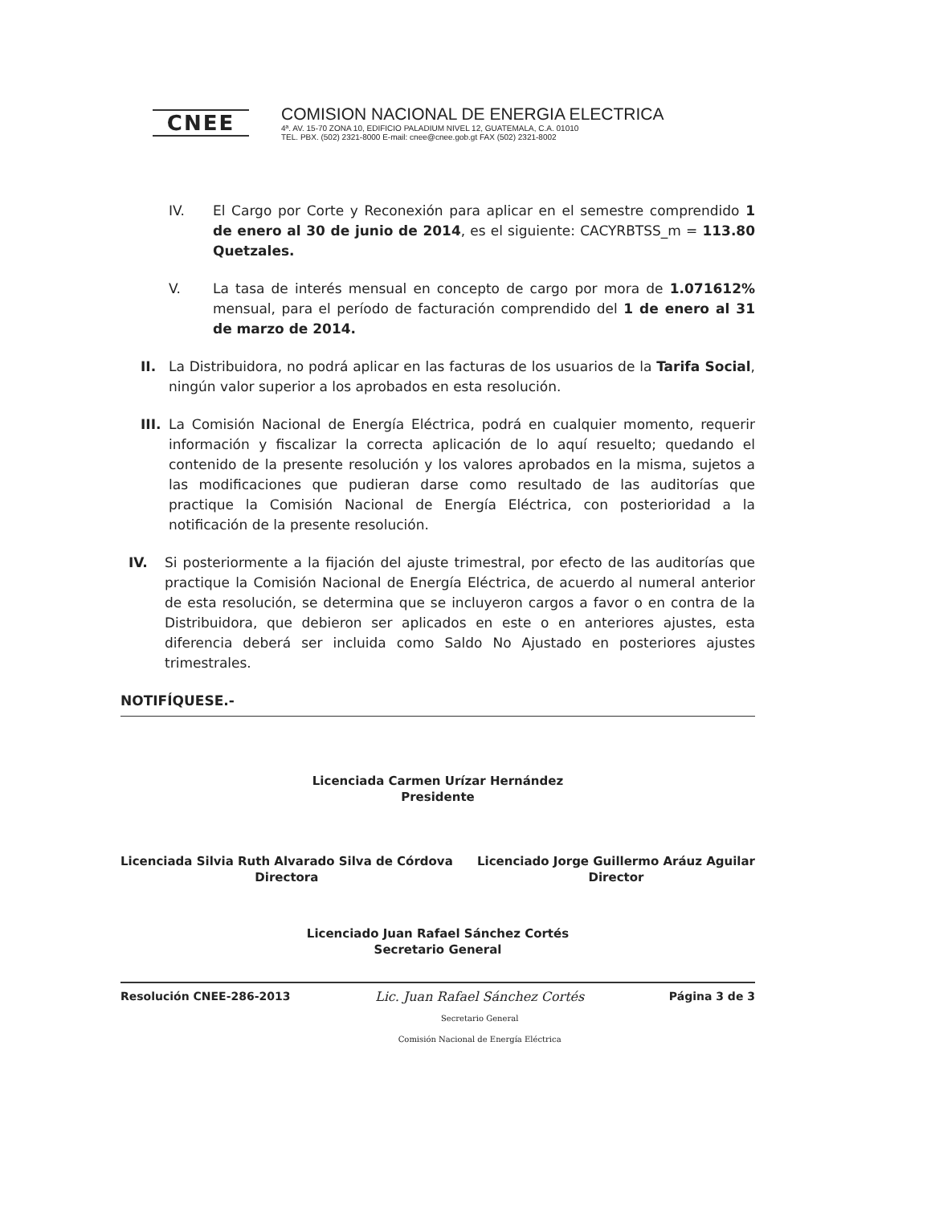CNEE
COMISION NACIONAL DE ENERGIA ELECTRICA
4ª. AV. 15-70 ZONA 10, EDIFICIO PALADIUM NIVEL 12, GUATEMALA, C.A. 01010
TEL. PBX. (502) 2321-8000 E-mail: cnee@cnee.gob.gt FAX (502) 2321-8002
IV. El Cargo por Corte y Reconexión para aplicar en el semestre comprendido 1 de enero al 30 de junio de 2014, es el siguiente: CACYRBTSS_m = 113.80 Quetzales.
V. La tasa de interés mensual en concepto de cargo por mora de 1.071612% mensual, para el período de facturación comprendido del 1 de enero al 31 de marzo de 2014.
II. La Distribuidora, no podrá aplicar en las facturas de los usuarios de la Tarifa Social, ningún valor superior a los aprobados en esta resolución.
III.
La Comisión Nacional de Energía Eléctrica, podrá en cualquier momento, requerir información y fiscalizar la correcta aplicación de lo aquí resuelto; quedando el contenido de la presente resolución y los valores aprobados en la misma, sujetos a las modificaciones que pudieran darse como resultado de las auditorías que practique la Comisión Nacional de Energía Eléctrica, con posterioridad a la notificación de la presente resolución.
IV. Si posteriormente a la fijación del ajuste trimestral, por efecto de las auditorías que practique la Comisión Nacional de Energía Eléctrica, de acuerdo al numeral anterior de esta resolución, se determina que se incluyeron cargos a favor o en contra de la Distribuidora, que debieron ser aplicados en este o en anteriores ajustes, esta diferencia deberá ser incluida como Saldo No Ajustado en posteriores ajustes trimestrales.
NOTIFÍQUESE.-
Licenciada Carmen Urízar Hernández
Presidente
Licenciada Silvia Ruth Alvarado Silva de Córdova
Directora
Licenciado Jorge Guillermo Aráuz Aguilar
Director
Licenciado Juan Rafael Sánchez Cortés
Secretario General
Resolución CNEE-286-2013 Lic. Juan Rafael Sánchez Cortés
Secretario General
Comisión Nacional de Energía Eléctrica
Página 3 de 3